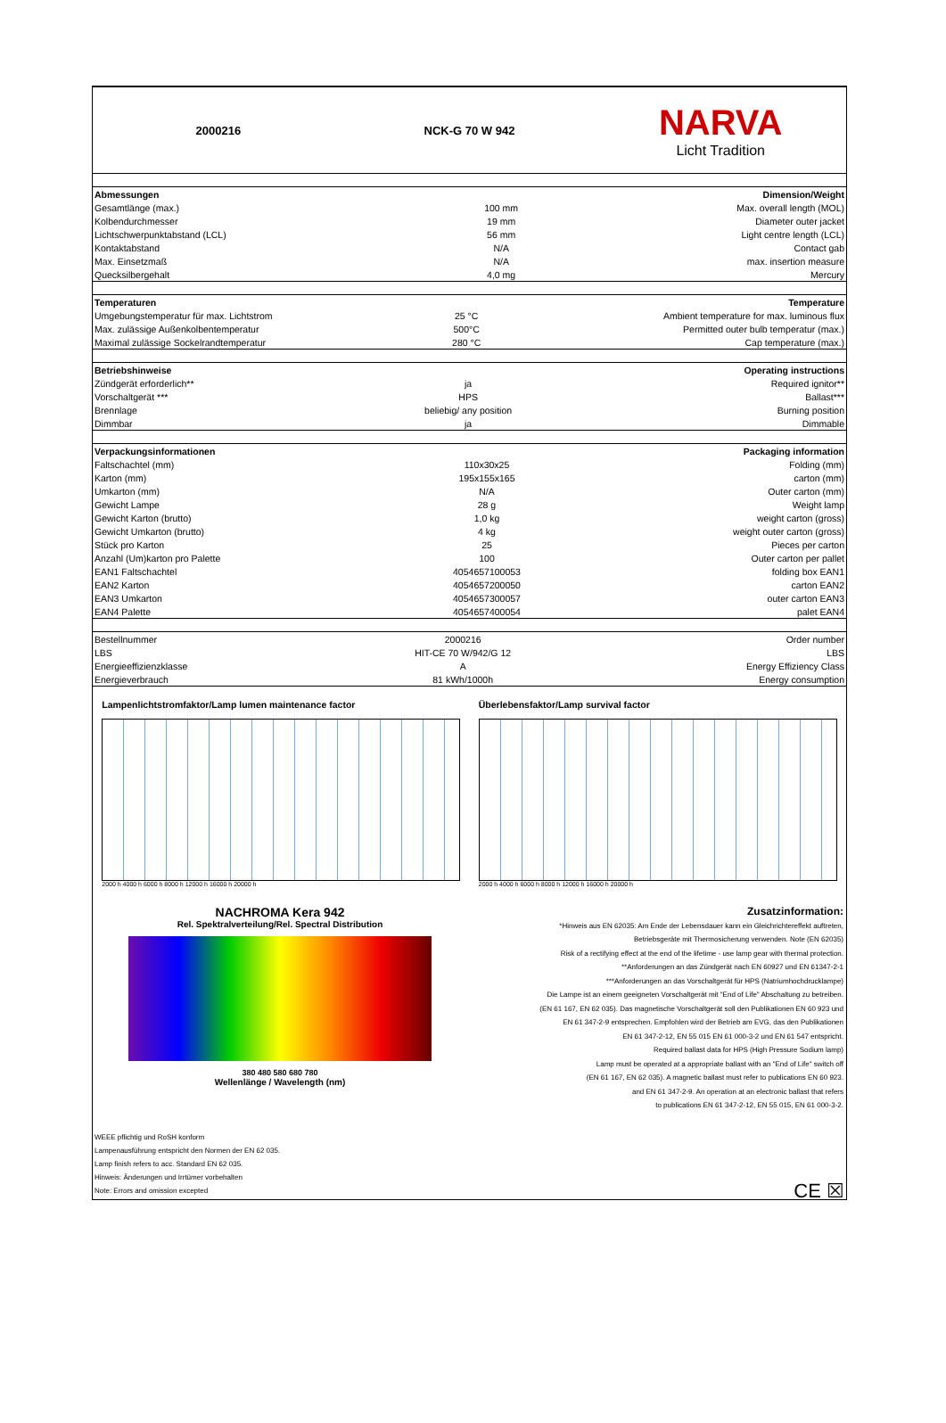2000216 NCK-G 70 W 942
NARVA
Licht Tradition
| Abmessungen | | Dimension/Weight |
| --- | --- | --- |
| Gesamtlänge (max.) | 100 mm | Max. overall length (MOL) |
| Kolbendurchmesser | 19 mm | Diameter outer jacket |
| Lichtschwerpunktabstand (LCL) | 56 mm | Light centre length (LCL) |
| Kontaktabstand | N/A | Contact gab |
| Max. Einsetzmaß | N/A | max. insertion measure |
| Quecksilbergehalt | 4,0 mg | Mercury |
| Temperaturen | | Temperature |
| --- | --- | --- |
| Umgebungstemperatur für max. Lichtstrom | 25 °C | Ambient temperature for max. luminous flux |
| Max. zulässige Außenkolbentemperatur | 500°C | Permitted outer bulb temperatur (max.) |
| Maximal zulässige Sockelrandtemperatur | 280 °C | Cap temperature (max.) |
| Betriebshinweise | | Operating instructions |
| --- | --- | --- |
| Zündgerät erforderlich** | ja | Required ignitor** |
| Vorschaltgerät *** | HPS | Ballast*** |
| Brennlage | beliebig/ any position | Burning position |
| Dimmbar | ja | Dimmable |
| Verpackungsinformationen | | Packaging information |
| --- | --- | --- |
| Faltschachtel (mm) | 110x30x25 | Folding (mm) |
| Karton (mm) | 195x155x165 | carton (mm) |
| Umkarton (mm) | N/A | Outer carton (mm) |
| Gewicht Lampe | 28 g | Weight lamp |
| Gewicht Karton (brutto) | 1,0 kg | weight carton (gross) |
| Gewicht Umkarton (brutto) | 4 kg | weight outer carton (gross) |
| Stück pro Karton | 25 | Pieces per carton |
| Anzahl (Um)karton pro Palette | 100 | Outer carton per pallet |
| EAN1 Faltschachtel | 4054657100053 | folding box EAN1 |
| EAN2 Karton | 4054657200050 | carton EAN2 |
| EAN3 Umkarton | 4054657300057 | outer carton EAN3 |
| EAN4 Palette | 4054657400054 | palet EAN4 |
| Bestellnummer | 2000216 | Order number |
| LBS | HIT-CE 70 W/942/G 12 | LBS |
| Energieeffizienzklasse | A | Energy Effiziency Class |
| Energieverbrauch | 81 kWh/1000h | Energy consumption |
Lampenlichtstromfaktor/Lamp lumen maintenance factor
2000 h 4000 h 6000 h 8000 h 12000 h 16000 h 20000 h
Überlebensfaktor/Lamp survival factor
2000 h 4000 h 6000 h 8000 h 12000 h 16000 h 20000 h
NACHROMA Kera 942
Rel. Spektralverteilung/Rel. Spectral Distribution
380 480 580 680 780
Wellenlänge / Wavelength (nm)
Zusatzinformation:
*Hinweis aus EN 62035: Am Ende der Lebensdauer kann ein Gleichrichtereffekt auftreten,
Betriebsgeräte mit Thermosicherung verwenden. Note (EN 62035)
Risk of a rectifying effect at the end of the lifetime - use lamp gear with thermal protection.
**Anforderungen an das Zündgerät nach EN 60927 und EN 61347-2-1
***Anforderungen an das Vorschaltgerät für HPS (Natriumhochdrucklampe)
Die Lampe ist an einem geeigneten Vorschaltgerät mit "End of Life" Abschaltung zu betreiben.
(EN 61 167, EN 62 035). Das magnetische Vorschaltgerät soll den Publikationen EN 60 923 und
EN 61 347-2-9 entsprechen. Empfohlen wird der Betrieb am EVG, das den Publikationen
EN 61 347-2-12, EN 55 015 EN 61 000-3-2 und EN 61 547 entspricht.
Required ballast data for HPS (High Pressure Sodium lamp)
Lamp must be operated at a appropriate ballast with an "End of Life" switch off
(EN 61 167, EN 62 035). A magnetic ballast must refer to publications EN 60 923.
and EN 61 347-2-9. An operation at an electronic ballast that refers
to publications EN 61 347-2-12, EN 55 015, EN 61 000-3-2.
WEEE pflichtig und RoSH konform
Lampenausführung entspricht den Normen der EN 62 035.
Lamp finish refers to acc. Standard EN 62 035.
Hinweis: Änderungen und Irrtümer vorbehalten
Note: Errors and omission excepted CE ☒